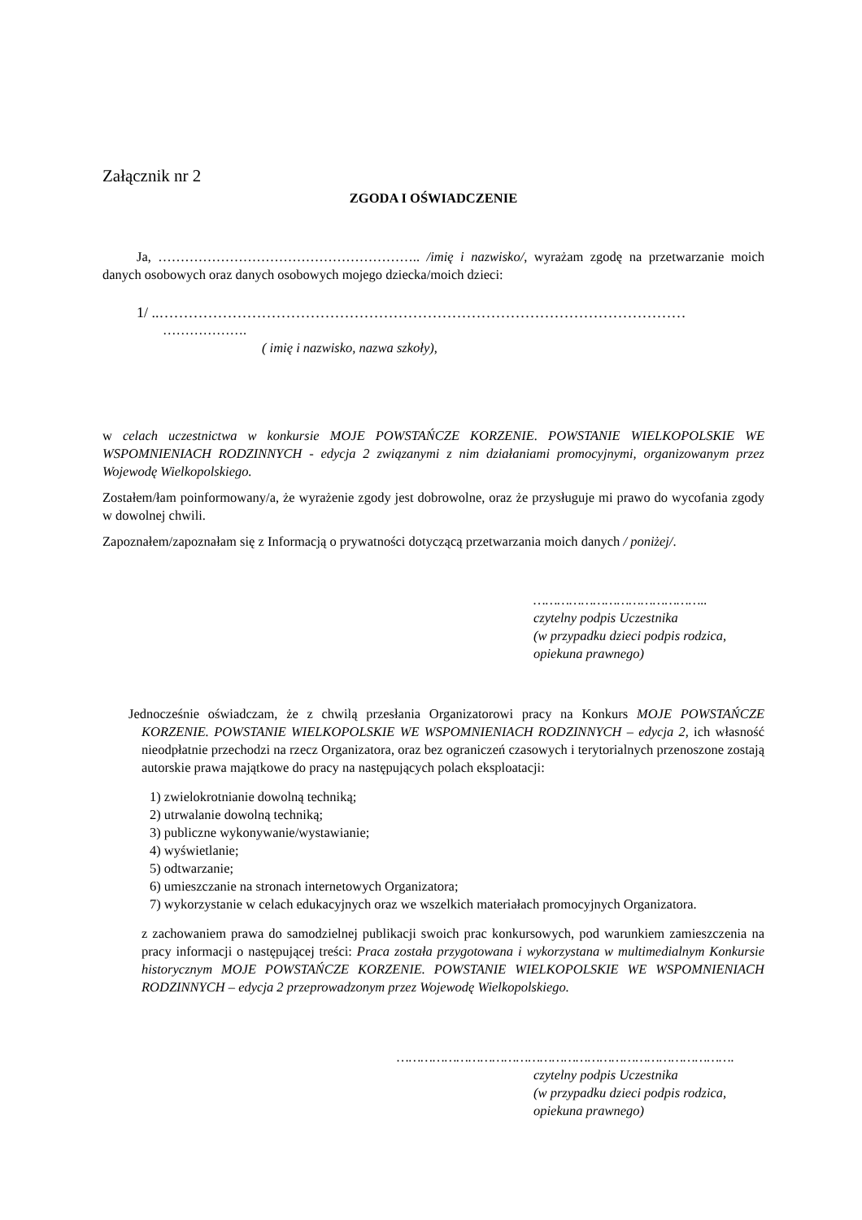Załącznik nr 2
ZGODA I OŚWIADCZENIE
Ja, ………………………………………………….. /imię i nazwisko/, wyrażam zgodę na przetwarzanie moich danych osobowych oraz danych osobowych mojego dziecka/moich dzieci:
1/ ..………………………………………………………………………………………………
……………….
( imię i nazwisko, nazwa szkoły),
w celach uczestnictwa w konkursie MOJE POWSTAŃCZE KORZENIE. POWSTANIE WIELKOPOLSKIE WE WSPOMNIENIACH RODZINNYCH - edycja 2 związanymi z nim działaniami promocyjnymi, organizowanym przez Wojewodę Wielkopolskiego.
Zostałem/łam poinformowany/a, że wyrażenie zgody jest dobrowolne, oraz że przysługuje mi prawo do wycofania zgody w dowolnej chwili.
Zapoznałem/zapoznałam się z Informacją o prywatności dotyczącą przetwarzania moich danych / poniżej/.
……………………………………..
czytelny podpis Uczestnika
(w przypadku dzieci podpis rodzica,
opiekuna prawnego)
Jednocześnie oświadczam, że z chwilą przesłania Organizatorowi pracy na Konkurs MOJE POWSTAŃCZE KORZENIE. POWSTANIE WIELKOPOLSKIE WE WSPOMNIENIACH RODZINNYCH – edycja 2, ich własność nieodpłatnie przechodzi na rzecz Organizatora, oraz bez ograniczeń czasowych i terytorialnych przenoszone zostają autorskie prawa majątkowe do pracy na następujących polach eksploatacji:
1) zwielokrotnianie dowolną techniką;
2) utrwalanie dowolną techniką;
3) publiczne wykonywanie/wystawianie;
4) wyświetlanie;
5) odtwarzanie;
6) umieszczanie na stronach internetowych Organizatora;
7) wykorzystanie w celach edukacyjnych oraz we wszelkich materiałach promocyjnych Organizatora.
z zachowaniem prawa do samodzielnej publikacji swoich prac konkursowych, pod warunkiem zamieszczenia na pracy informacji o następującej treści: Praca została przygotowana i wykorzystana w multimedialnym Konkursie historycznym MOJE POWSTAŃCZE KORZENIE. POWSTANIE WIELKOPOLSKIE WE WSPOMNIENIACH RODZINNYCH – edycja 2 przeprowadzonym przez Wojewodę Wielkopolskiego.
………………………………………………………………………….
czytelny podpis Uczestnika
(w przypadku dzieci podpis rodzica,
opiekuna prawnego)